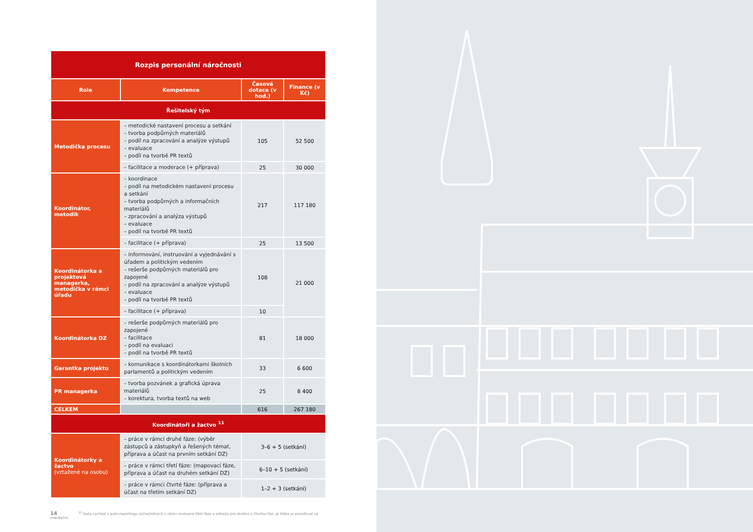| Rozpis personální náročnosti | | | |
| Role | Kompetence | Časová dotace (v hod.) | Finance (v Kč) |
| Řešitelský tým | | | |
| Metodička procesu | – metodické nastavení procesu a setkání – tvorba podpůrných materiálů – podíl na zpracování a analýze výstupů – evaluace – podíl na tvorbě PR textů | 105 | 52 500 |
| | – facilitace a moderace (+ příprava) | 25 | 30 000 |
| Koordinátor, metodik | – koordinace – podíl na metodickém nastavení procesu a setkání – tvorba podpůrných a informačních materiálů – zpracování a analýza výstupů – evaluace – podíl na tvorbě PR textů | 217 | 117 180 |
| | – facilitace (+ příprava) | 25 | 13 500 |
| Koordinátorka a projektová managerka, metodička v rámci úřadu | – informování, instruování a vyjednávání s úřadem a politickým vedením – rešerše podpůrných materiálů pro zapojené – podíl na zpracování a analýze výstupů – evaluace – podíl na tvorbě PR textů | 108 | 21 000 |
| | – facilitace (+ příprava) | 10 | |
| Koordinátorka DZ | – rešerše podpůrných materiálů pro zapojené – facilitace – podíl na evaluaci – podíl na tvorbě PR textů | 81 | 18 000 |
| Garantka projektu | – komunikace s koordinátorkami školních parlamentů a politickým vedením | 33 | 6 600 |
| PR managerka | – tvorba pozvánek a grafická úprava materiálů – korektura, tvorba textů na web | 25 | 8 400 |
| CELKEM | | 616 | 267 180 |
| Koordinátoři a žactvo <sup>11</sup> | | | |
| Koordinátorky a žactvo (vztažené na osobu) | – práce v rámci druhé fáze: (výběr zástupců a zástupkyň a řešených témat, příprava a účast na prvním setkání DZ) | 3–6 + 5 (setkání) | |
| | – práce v rámci třetí fáze: (mapovací fáze, příprava a účast na druhém setkání DZ) | 6–10 + 5 (setkání) | |
| | – práce v rámci čtvrté fáze: (příprava a účast na třetím setkání DZ) | 1–2 + 3 (setkání) | |
14 <sup>11</sup> Data vychází z auto-reportingu zúčastněných v rámci evaluace třetí fáze a odhadu pro druhou a čtvrtou fázi. Je třeba je považovat za orientační.